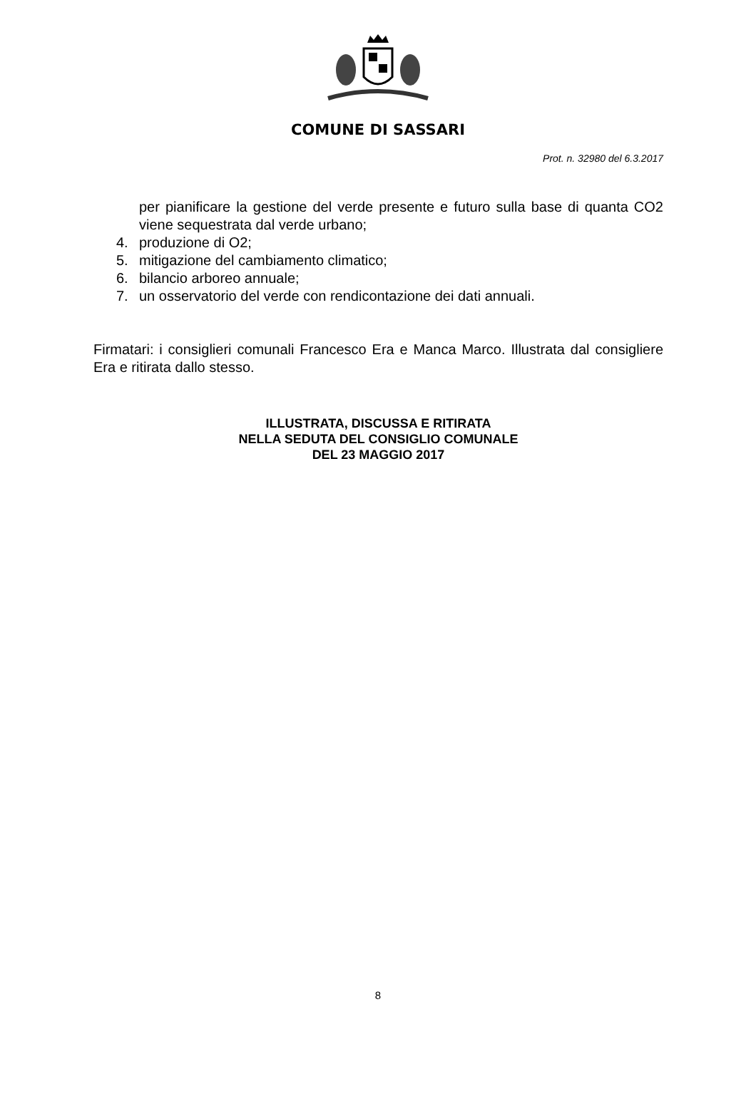COMUNE DI SASSARI
Prot. n. 32980 del 6.3.2017
per pianificare la gestione del verde presente e futuro sulla base di quanta CO2 viene sequestrata dal verde urbano;
4. produzione di O2;
5. mitigazione del cambiamento climatico;
6. bilancio arboreo annuale;
7. un osservatorio del verde con rendicontazione dei dati annuali.
Firmatari: i consiglieri comunali Francesco Era e Manca Marco. Illustrata dal consigliere Era e ritirata dallo stesso.
ILLUSTRATA, DISCUSSA E RITIRATA
NELLA SEDUTA DEL CONSIGLIO COMUNALE
DEL 23 MAGGIO 2017
8